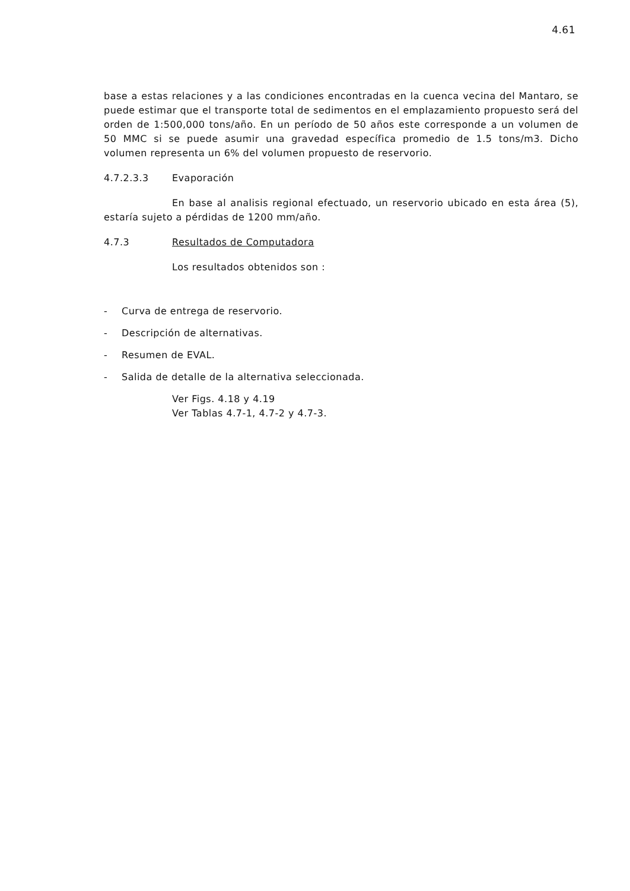4.61
base a estas relaciones y a las condiciones encontradas en la cuenca vecina del Mantaro, se puede estimar que el transporte total de sedimentos en el emplazamiento propuesto será del orden de 1:500,000 tons/año. En un período de 50 años este corresponde a un volumen de 50 MMC si se puede asumir una gravedad específica promedio de 1.5 tons/m3. Dicho volumen representa un 6% del volumen propuesto de reservorio.
4.7.2.3.3 Evaporación
En base al analisis regional efectuado, un reservorio ubicado en esta área (5), estaría sujeto a pérdidas de 1200 mm/año.
4.7.3 Resultados de Computadora
Los resultados obtenidos son :
- Curva de entrega de reservorio.
- Descripción de alternativas.
- Resumen de EVAL.
- Salida de detalle de la alternativa seleccionada.
Ver Figs. 4.18 y 4.19
Ver Tablas 4.7-1, 4.7-2 y 4.7-3.